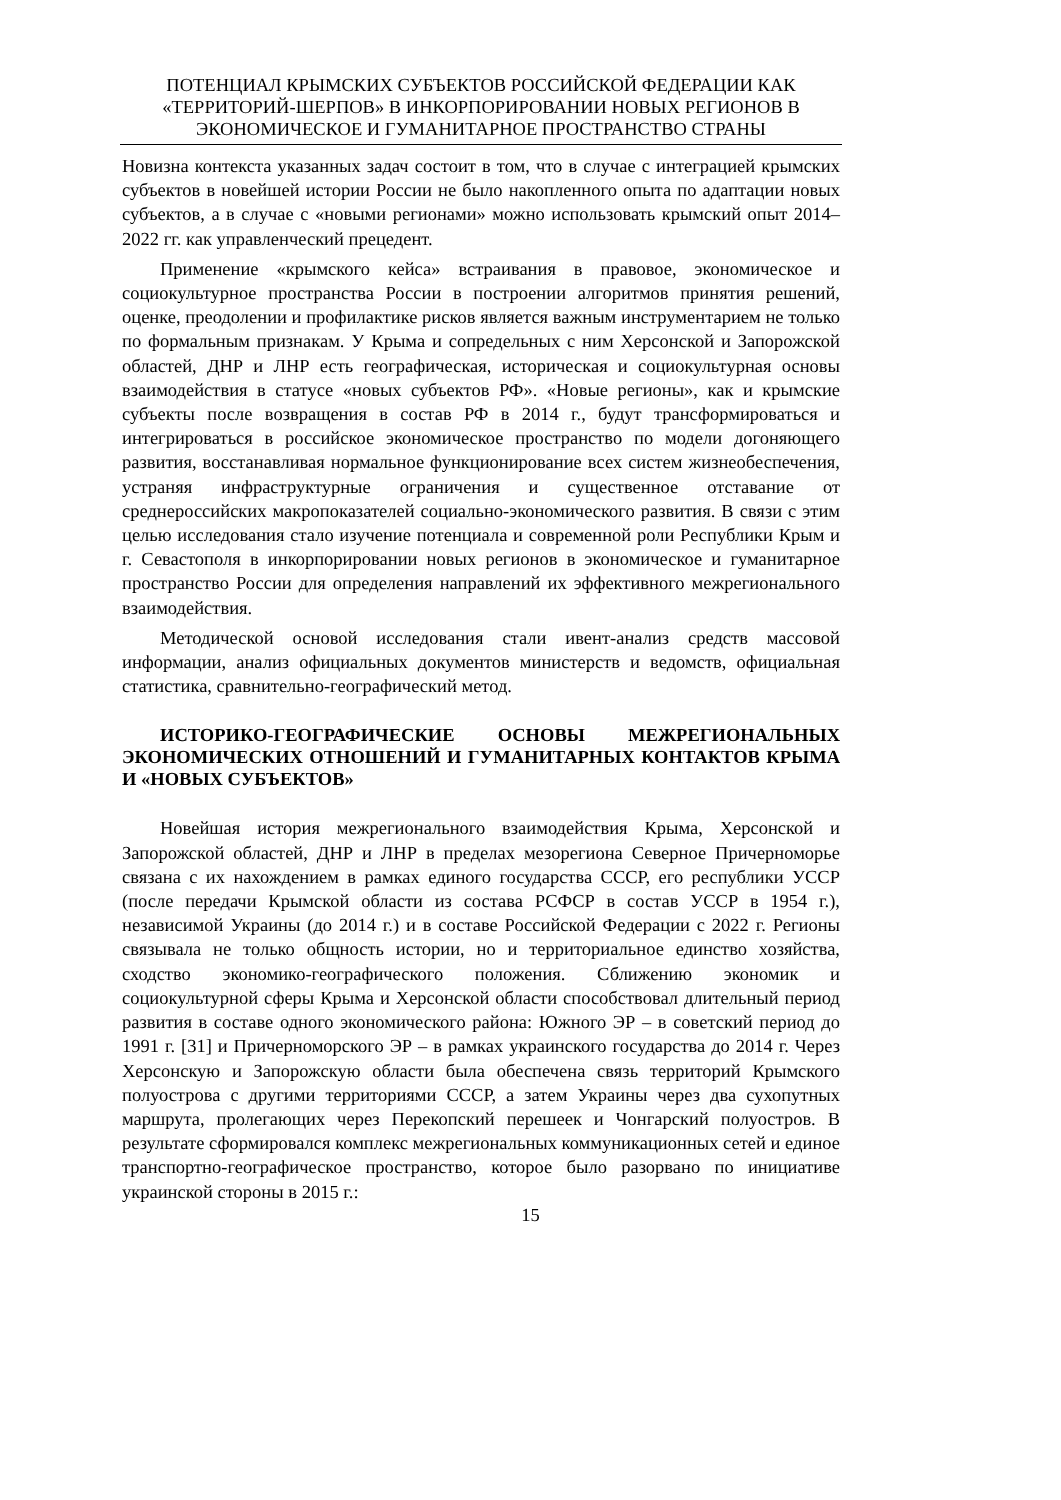ПОТЕНЦИАЛ КРЫМСКИХ СУБЪЕКТОВ РОССИЙСКОЙ ФЕДЕРАЦИИ КАК «ТЕРРИТОРИЙ-ШЕРПОВ» В ИНКОРПОРИРОВАНИИ НОВЫХ РЕГИОНОВ В ЭКОНОМИЧЕСКОЕ И ГУМАНИТАРНОЕ ПРОСТРАНСТВО СТРАНЫ
Новизна контекста указанных задач состоит в том, что в случае с интеграцией крымских субъектов в новейшей истории России не было накопленного опыта по адаптации новых субъектов, а в случае с «новыми регионами» можно использовать крымский опыт 2014–2022 гг. как управленческий прецедент.
Применение «крымского кейса» встраивания в правовое, экономическое и социокультурное пространства России в построении алгоритмов принятия решений, оценке, преодолении и профилактике рисков является важным инструментарием не только по формальным признакам. У Крыма и сопредельных с ним Херсонской и Запорожской областей, ДНР и ЛНР есть географическая, историческая и социокультурная основы взаимодействия в статусе «новых субъектов РФ». «Новые регионы», как и крымские субъекты после возвращения в состав РФ в 2014 г., будут трансформироваться и интегрироваться в российское экономическое пространство по модели догоняющего развития, восстанавливая нормальное функционирование всех систем жизнеобеспечения, устраняя инфраструктурные ограничения и существенное отставание от среднероссийских макропоказателей социально-экономического развития. В связи с этим целью исследования стало изучение потенциала и современной роли Республики Крым и г. Севастополя в инкорпорировании новых регионов в экономическое и гуманитарное пространство России для определения направлений их эффективного межрегионального взаимодействия.
Методической основой исследования стали ивент-анализ средств массовой информации, анализ официальных документов министерств и ведомств, официальная статистика, сравнительно-географический метод.
ИСТОРИКО-ГЕОГРАФИЧЕСКИЕ ОСНОВЫ МЕЖРЕГИОНАЛЬНЫХ ЭКОНОМИЧЕСКИХ ОТНОШЕНИЙ И ГУМАНИТАРНЫХ КОНТАКТОВ КРЫМА И «НОВЫХ СУБЪЕКТОВ»
Новейшая история межрегионального взаимодействия Крыма, Херсонской и Запорожской областей, ДНР и ЛНР в пределах мезорегиона Северное Причерноморье связана с их нахождением в рамках единого государства СССР, его республики УССР (после передачи Крымской области из состава РСФСР в состав УССР в 1954 г.), независимой Украины (до 2014 г.) и в составе Российской Федерации с 2022 г. Регионы связывала не только общность истории, но и территориальное единство хозяйства, сходство экономико-географического положения. Сближению экономик и социокультурной сферы Крыма и Херсонской области способствовал длительный период развития в составе одного экономического района: Южного ЭР – в советский период до 1991 г. [31] и Причерноморского ЭР – в рамках украинского государства до 2014 г. Через Херсонскую и Запорожскую области была обеспечена связь территорий Крымского полуострова с другими территориями СССР, а затем Украины через два сухопутных маршрута, пролегающих через Перекопский перешеек и Чонгарский полуостров. В результате сформировался комплекс межрегиональных коммуникационных сетей и единое транспортно-географическое пространство, которое было разорвано по инициативе украинской стороны в 2015 г.:
15